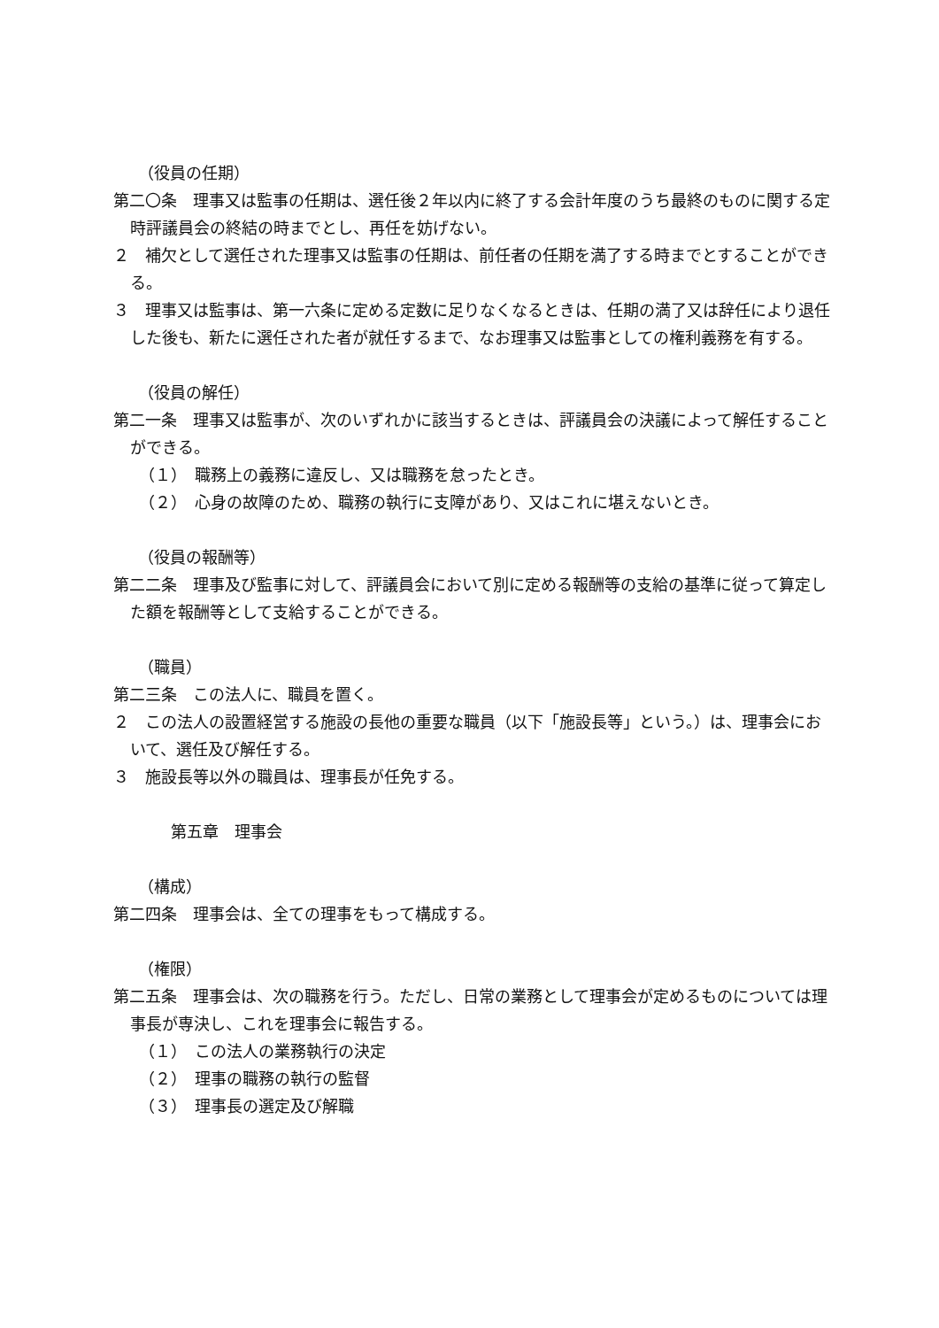（役員の任期）
第二〇条　理事又は監事の任期は、選任後２年以内に終了する会計年度のうち最終のものに関する定時評議員会の終結の時までとし、再任を妨げない。
２　補欠として選任された理事又は監事の任期は、前任者の任期を満了する時までとすることができる。
３　理事又は監事は、第一六条に定める定数に足りなくなるときは、任期の満了又は辞任により退任した後も、新たに選任された者が就任するまで、なお理事又は監事としての権利義務を有する。
（役員の解任）
第二一条　理事又は監事が、次のいずれかに該当するときは、評議員会の決議によって解任することができる。
（１）　職務上の義務に違反し、又は職務を怠ったとき。
（２）　心身の故障のため、職務の執行に支障があり、又はこれに堪えないとき。
（役員の報酬等）
第二二条　理事及び監事に対して、評議員会において別に定める報酬等の支給の基準に従って算定した額を報酬等として支給することができる。
（職員）
第二三条　この法人に、職員を置く。
２　この法人の設置経営する施設の長他の重要な職員（以下「施設長等」という。）は、理事会において、選任及び解任する。
３　施設長等以外の職員は、理事長が任免する。
第五章　理事会
（構成）
第二四条　理事会は、全ての理事をもって構成する。
（権限）
第二五条　理事会は、次の職務を行う。ただし、日常の業務として理事会が定めるものについては理事長が専決し、これを理事会に報告する。
（１）　この法人の業務執行の決定
（２）　理事の職務の執行の監督
（３）　理事長の選定及び解職